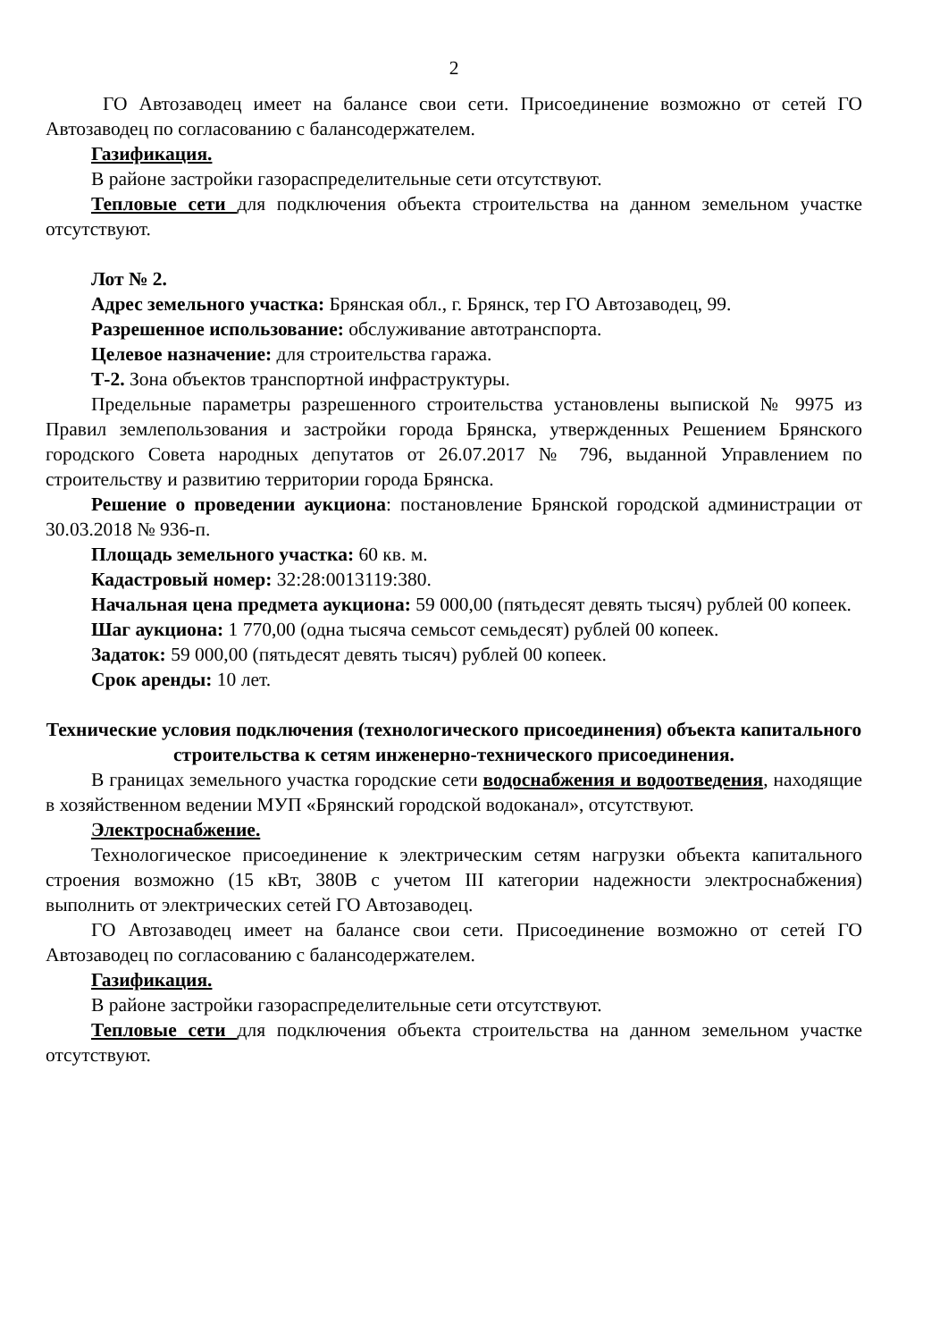2
ГО Автозаводец имеет на балансе свои сети. Присоединение возможно от сетей ГО Автозаводец по согласованию с балансодержателем.
Газификация.
В районе застройки газораспределительные сети отсутствуют.
Тепловые сети для подключения объекта строительства на данном земельном участке отсутствуют.
Лот № 2.
Адрес земельного участка: Брянская обл., г. Брянск, тер ГО Автозаводец, 99.
Разрешенное использование: обслуживание автотранспорта.
Целевое назначение: для строительства гаража.
Т-2. Зона объектов транспортной инфраструктуры.
Предельные параметры разрешенного строительства установлены выпиской № 9975 из Правил землепользования и застройки города Брянска, утвержденных Решением Брянского городского Совета народных депутатов от 26.07.2017 № 796, выданной Управлением по строительству и развитию территории города Брянска.
Решение о проведении аукциона: постановление Брянской городской администрации от 30.03.2018 № 936-п.
Площадь земельного участка: 60 кв. м.
Кадастровый номер: 32:28:0013119:380.
Начальная цена предмета аукциона: 59 000,00 (пятьдесят девять тысяч) рублей 00 копеек.
Шаг аукциона: 1 770,00 (одна тысяча семьсот семьдесят) рублей 00 копеек.
Задаток: 59 000,00 (пятьдесят девять тысяч) рублей 00 копеек.
Срок аренды: 10 лет.
Технические условия подключения (технологического присоединения) объекта капитального строительства к сетям инженерно-технического присоединения.
В границах земельного участка городские сети водоснабжения и водоотведения, находящие в хозяйственном ведении МУП «Брянский городской водоканал», отсутствуют.
Электроснабжение.
Технологическое присоединение к электрическим сетям нагрузки объекта капитального строения возможно (15 кВт, 380В с учетом III категории надежности электроснабжения) выполнить от электрических сетей ГО Автозаводец.
ГО Автозаводец имеет на балансе свои сети. Присоединение возможно от сетей ГО Автозаводец по согласованию с балансодержателем.
Газификация.
В районе застройки газораспределительные сети отсутствуют.
Тепловые сети для подключения объекта строительства на данном земельном участке отсутствуют.